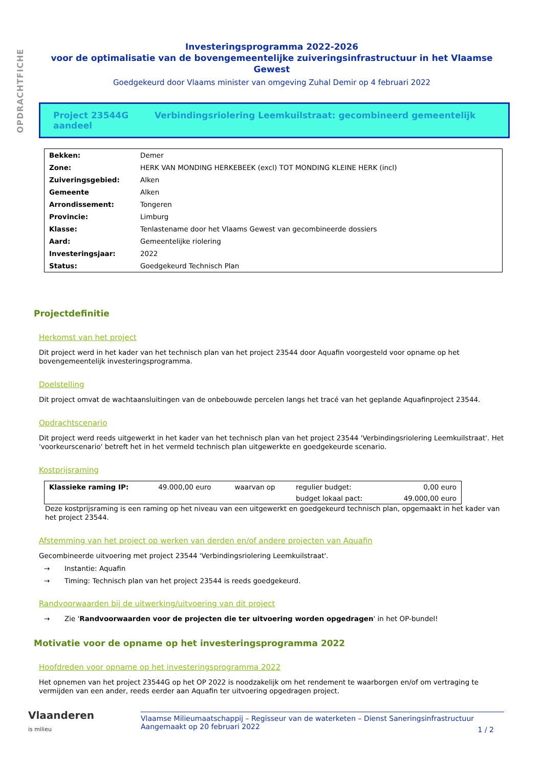OPDRACHTFICHE
Investeringsprogramma 2022-2026
voor de optimalisatie van de bovengemeentelijke zuiveringsinfrastructuur in het Vlaamse Gewest
Goedgekeurd door Vlaams minister van omgeving Zuhal Demir op 4 februari 2022
Project 23544G Verbindingsriolering Leemkuilstraat: gecombineerd gemeentelijk aandeel
| Bekken: | Demer |
| Zone: | HERK VAN MONDING HERKEBEEK (excl) TOT MONDING KLEINE HERK (incl) |
| Zuiveringsgebied: | Alken |
| Gemeente | Alken |
| Arrondissement: | Tongeren |
| Provincie: | Limburg |
| Klasse: | Tenlastename door het Vlaams Gewest van gecombineerde dossiers |
| Aard: | Gemeentelijke riolering |
| Investeringsjaar: | 2022 |
| Status: | Goedgekeurd Technisch Plan |
Projectdefinitie
Herkomst van het project
Dit project werd in het kader van het technisch plan van het project 23544 door Aquafin voorgesteld voor opname op het bovengemeentelijk investeringsprogramma.
Doelstelling
Dit project omvat de wachtaansluitingen van de onbebouwde percelen langs het tracé van het geplande Aquafinproject 23544.
Opdrachtscenario
Dit project werd reeds uitgewerkt in het kader van het technisch plan van het project 23544 'Verbindingsriolering Leemkuilstraat'. Het 'voorkeurscenario' betreft het in het vermeld technisch plan uitgewerkte en goedgekeurde scenario.
Kostprijsraming
| Klassieke raming IP: | 49.000,00 euro | waarvan op | regulier budget: | 0,00 euro |
| | | | budget lokaal pact: | 49.000,00 euro |
Deze kostprijsraming is een raming op het niveau van een uitgewerkt en goedgekeurd technisch plan, opgemaakt in het kader van het project 23544.
Afstemming van het project op werken van derden en/of andere projecten van Aquafin
Gecombineerde uitvoering met project 23544 'Verbindingsriolering Leemkuilstraat'.
→ Instantie: Aquafin
→ Timing: Technisch plan van het project 23544 is reeds goedgekeurd.
Randvoorwaarden bij de uitwerking/uitvoering van dit project
→ Zie 'Randvoorwaarden voor de projecten die ter uitvoering worden opgedragen' in het OP-bundel!
Motivatie voor de opname op het investeringsprogramma 2022
Hoofdreden voor opname op het investeringsprogramma 2022
Het opnemen van het project 23544G op het OP 2022 is noodzakelijk om het rendement te waarborgen en/of om vertraging te vermijden van een ander, reeds eerder aan Aquafin ter uitvoering opgedragen project.
Vlaanderen
is milieu
Vlaamse Milieumaatschappij – Regisseur van de waterketen – Dienst Saneringsinfrastructuur
Aangemaakt op 20 februari 2022
1 / 2